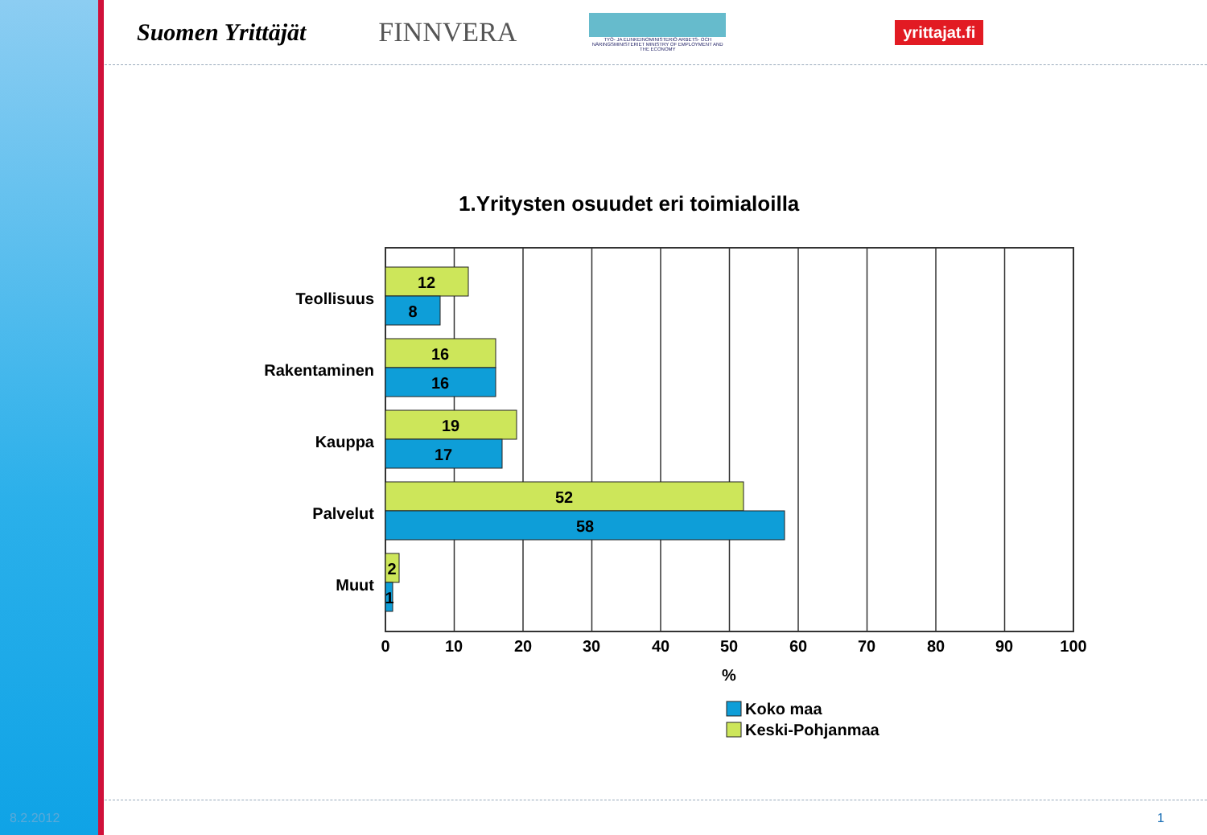Suomen Yrittäjät FINNVERA TYÖ- JA ELINKEINOMINISTERIÖ ARBETS- OCH NÄRINGSMINISTERIET MINISTRY OF EMPLOYMENT AND THE ECONOMY yrittajat.fi
1.Yritysten osuudet eri toimialoilla
12
8
16
16
19
17
52
58
2
1
Teollisuus
Rakentaminen
Kauppa
Palvelut
Muut
0
10
20
30
40
50
60
70
80
90
100
%
Koko maa
Keski-Pohjanmaa
8.2.2012 1